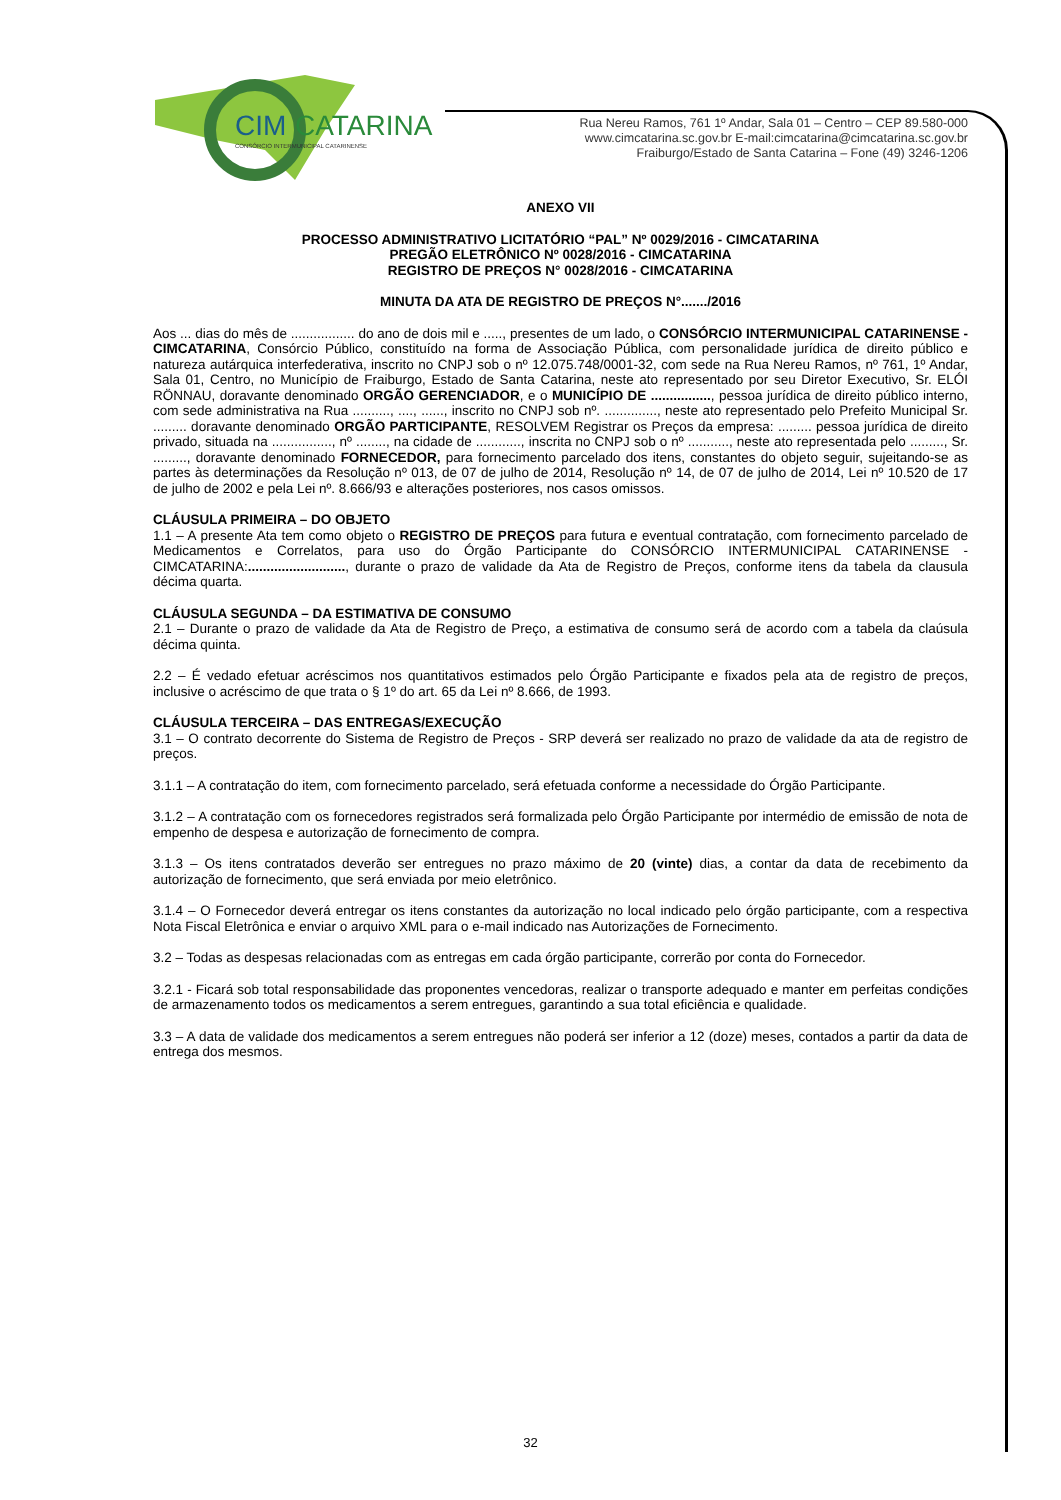CIM
CATARINA
CONSÓRCIO INTERMUNICIPAL CATARINENSE
Rua Nereu Ramos, 761 1º Andar, Sala 01 – Centro – CEP 89.580-000
www.cimcatarina.sc.gov.br E-mail:cimcatarina@cimcatarina.sc.gov.br
Fraiburgo/Estado de Santa Catarina – Fone (49) 3246-1206
ANEXO VII
PROCESSO ADMINISTRATIVO LICITATÓRIO “PAL” Nº 0029/2016 - CIMCATARINA
PREGÃO ELETRÔNICO Nº 0028/2016 - CIMCATARINA
REGISTRO DE PREÇOS N° 0028/2016 - CIMCATARINA
MINUTA DA ATA DE REGISTRO DE PREÇOS N°......./2016
Aos ... dias do mês de ................. do ano de dois mil e ....., presentes de um lado, o CONSÓRCIO INTERMUNICIPAL CATARINENSE - CIMCATARINA, Consórcio Público, constituído na forma de Associação Pública, com personalidade jurídica de direito público e natureza autárquica interfederativa, inscrito no CNPJ sob o nº 12.075.748/0001-32, com sede na Rua Nereu Ramos, nº 761, 1º Andar, Sala 01, Centro, no Município de Fraiburgo, Estado de Santa Catarina, neste ato representado por seu Diretor Executivo, Sr. ELÓI RÖNNAU, doravante denominado ORGÃO GERENCIADOR, e o MUNICÍPIO DE ................, pessoa jurídica de direito público interno, com sede administrativa na Rua .........., ...., ......, inscrito no CNPJ sob nº. .............., neste ato representado pelo Prefeito Municipal Sr. ......... doravante denominado ORGÃO PARTICIPANTE, RESOLVEM Registrar os Preços da empresa: ......... pessoa jurídica de direito privado, situada na ................, nº ........, na cidade de ............, inscrita no CNPJ sob o nº ..........., neste ato representada pelo ........., Sr. ........., doravante denominado FORNECEDOR, para fornecimento parcelado dos itens, constantes do objeto seguir, sujeitando-se as partes às determinações da Resolução nº 013, de 07 de julho de 2014, Resolução nº 14, de 07 de julho de 2014, Lei nº 10.520 de 17 de julho de 2002 e pela Lei nº. 8.666/93 e alterações posteriores, nos casos omissos.
CLÁUSULA PRIMEIRA – DO OBJETO
1.1 – A presente Ata tem como objeto o REGISTRO DE PREÇOS para futura e eventual contratação, com fornecimento parcelado de Medicamentos e Correlatos, para uso do Órgão Participante do CONSÓRCIO INTERMUNICIPAL CATARINENSE - CIMCATARINA:.........................., durante o prazo de validade da Ata de Registro de Preços, conforme itens da tabela da clausula décima quarta.
CLÁUSULA SEGUNDA – DA ESTIMATIVA DE CONSUMO
2.1 – Durante o prazo de validade da Ata de Registro de Preço, a estimativa de consumo será de acordo com a tabela da claúsula décima quinta.
2.2 – É vedado efetuar acréscimos nos quantitativos estimados pelo Órgão Participante e fixados pela ata de registro de preços, inclusive o acréscimo de que trata o § 1º do art. 65 da Lei nº 8.666, de 1993.
CLÁUSULA TERCEIRA – DAS ENTREGAS/EXECUÇÃO
3.1 – O contrato decorrente do Sistema de Registro de Preços - SRP deverá ser realizado no prazo de validade da ata de registro de preços.
3.1.1 – A contratação do item, com fornecimento parcelado, será efetuada conforme a necessidade do Órgão Participante.
3.1.2 – A contratação com os fornecedores registrados será formalizada pelo Órgão Participante por intermédio de emissão de nota de empenho de despesa e autorização de fornecimento de compra.
3.1.3 – Os itens contratados deverão ser entregues no prazo máximo de 20 (vinte) dias, a contar da data de recebimento da autorização de fornecimento, que será enviada por meio eletrônico.
3.1.4 – O Fornecedor deverá entregar os itens constantes da autorização no local indicado pelo órgão participante, com a respectiva Nota Fiscal Eletrônica e enviar o arquivo XML para o e-mail indicado nas Autorizações de Fornecimento.
3.2 – Todas as despesas relacionadas com as entregas em cada órgão participante, correrão por conta do Fornecedor.
3.2.1 - Ficará sob total responsabilidade das proponentes vencedoras, realizar o transporte adequado e manter em perfeitas condições de armazenamento todos os medicamentos a serem entregues, garantindo a sua total eficiência e qualidade.
3.3 – A data de validade dos medicamentos a serem entregues não poderá ser inferior a 12 (doze) meses, contados a partir da data de entrega dos mesmos.
32